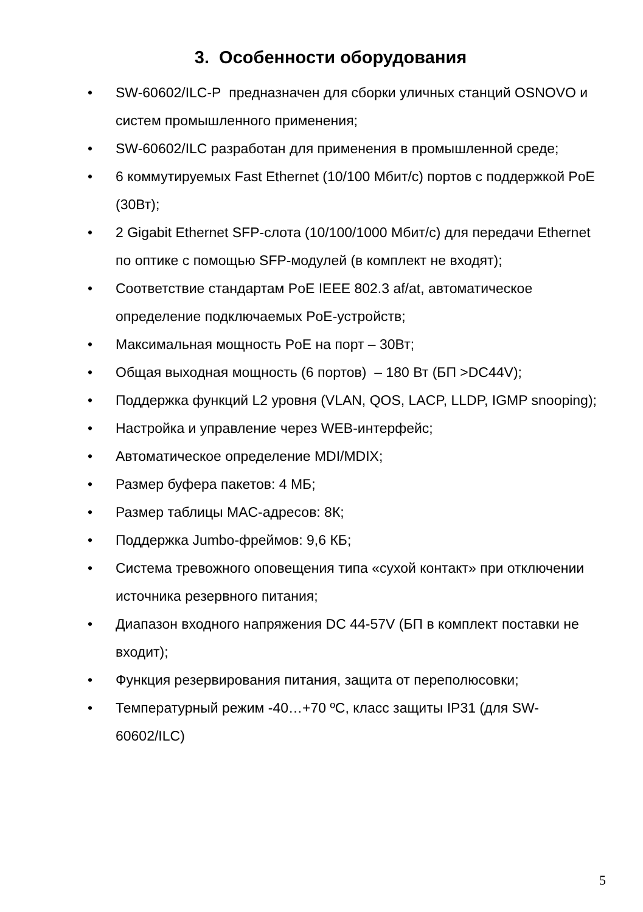3. Особенности оборудования
• SW-60602/ILC-P предназначен для сборки уличных станций OSNOVO и систем промышленного применения;
• SW-60602/ILC разработан для применения в промышленной среде;
• 6 коммутируемых Fast Ethernet (10/100 Мбит/с) портов с поддержкой PoE (30Вт);
• 2 Gigabit Ethernet SFP-слота (10/100/1000 Мбит/с) для передачи Ethernet по оптике с помощью SFP-модулей (в комплект не входят);
• Соответствие стандартам PoE IEEE 802.3 af/at, автоматическое определение подключаемых PoE-устройств;
• Максимальная мощность PoE на порт – 30Вт;
• Общая выходная мощность (6 портов) – 180 Вт (БП >DC44V);
• Поддержка функций L2 уровня (VLAN, QOS, LACP, LLDP, IGMP snooping);
• Настройка и управление через WEB-интерфейс;
• Автоматическое определение MDI/MDIX;
• Размер буфера пакетов: 4 МБ;
• Размер таблицы MAC-адресов: 8К;
• Поддержка Jumbo-фреймов: 9,6 КБ;
• Система тревожного оповещения типа «сухой контакт» при отключении источника резервного питания;
• Диапазон входного напряжения DC 44-57V (БП в комплект поставки не входит);
• Функция резервирования питания, защита от переполюсовки;
• Температурный режим -40…+70 ºС, класс защиты IP31 (для SW-60602/ILC)
5